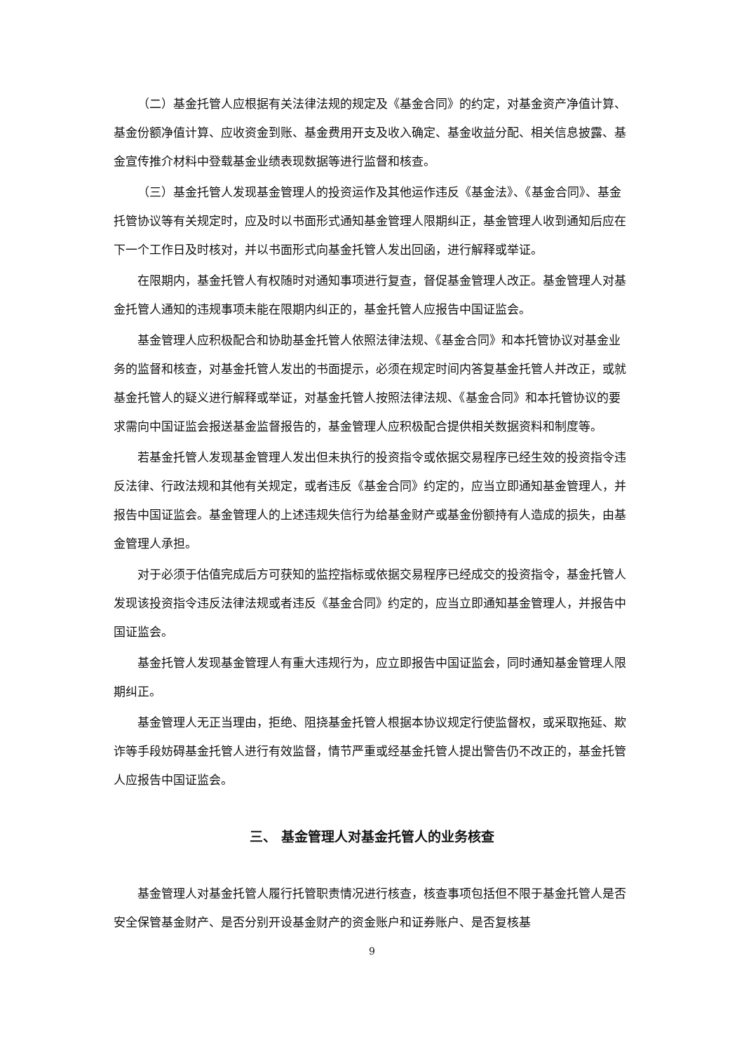（二）基金托管人应根据有关法律法规的规定及《基金合同》的约定，对基金资产净值计算、基金份额净值计算、应收资金到账、基金费用开支及收入确定、基金收益分配、相关信息披露、基金宣传推介材料中登载基金业绩表现数据等进行监督和核查。
（三）基金托管人发现基金管理人的投资运作及其他运作违反《基金法》、《基金合同》、基金托管协议等有关规定时，应及时以书面形式通知基金管理人限期纠正，基金管理人收到通知后应在下一个工作日及时核对，并以书面形式向基金托管人发出回函，进行解释或举证。
在限期内，基金托管人有权随时对通知事项进行复查，督促基金管理人改正。基金管理人对基金托管人通知的违规事项未能在限期内纠正的，基金托管人应报告中国证监会。
基金管理人应积极配合和协助基金托管人依照法律法规、《基金合同》和本托管协议对基金业务的监督和核查，对基金托管人发出的书面提示，必须在规定时间内答复基金托管人并改正，或就基金托管人的疑义进行解释或举证，对基金托管人按照法律法规、《基金合同》和本托管协议的要求需向中国证监会报送基金监督报告的，基金管理人应积极配合提供相关数据资料和制度等。
若基金托管人发现基金管理人发出但未执行的投资指令或依据交易程序已经生效的投资指令违反法律、行政法规和其他有关规定，或者违反《基金合同》约定的，应当立即通知基金管理人，并报告中国证监会。基金管理人的上述违规失信行为给基金财产或基金份额持有人造成的损失，由基金管理人承担。
对于必须于估值完成后方可获知的监控指标或依据交易程序已经成交的投资指令，基金托管人发现该投资指令违反法律法规或者违反《基金合同》约定的，应当立即通知基金管理人，并报告中国证监会。
基金托管人发现基金管理人有重大违规行为，应立即报告中国证监会，同时通知基金管理人限期纠正。
基金管理人无正当理由，拒绝、阻挠基金托管人根据本协议规定行使监督权，或采取拖延、欺诈等手段妨碍基金托管人进行有效监督，情节严重或经基金托管人提出警告仍不改正的，基金托管人应报告中国证监会。
三、 基金管理人对基金托管人的业务核查
基金管理人对基金托管人履行托管职责情况进行核查，核查事项包括但不限于基金托管人是否安全保管基金财产、是否分别开设基金财产的资金账户和证券账户、是否复核基
9